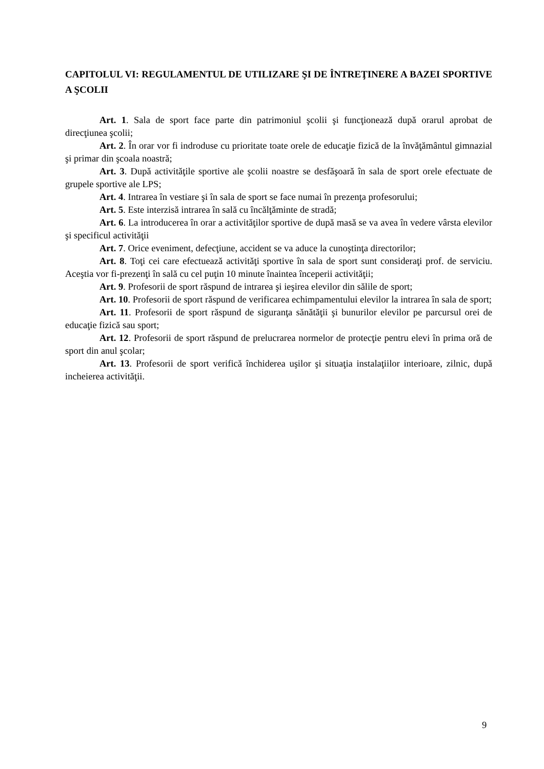CAPITOLUL VI: REGULAMENTUL DE UTILIZARE ŞI DE ÎNTREŢINERE A BAZEI SPORTIVE A ŞCOLII
Art. 1. Sala de sport face parte din patrimoniul şcolii şi funcţionează după orarul aprobat de direcţiunea şcolii;
Art. 2. În orar vor fi indroduse cu prioritate toate orele de educaţie fizică de la învăţământul gimnazial şi primar din şcoala noastră;
Art. 3. După activităţile sportive ale şcolii noastre se desfăşoară în sala de sport orele efectuate de grupele sportive ale LPS;
Art. 4. Intrarea în vestiare şi în sala de sport se face numai în prezenţa profesorului;
Art. 5. Este interzisă intrarea în sală cu încălţăminte de stradă;
Art. 6. La introducerea în orar a activităţilor sportive de după masă se va avea în vedere vârsta elevilor şi specificul activităţii
Art. 7. Orice eveniment, defecţiune, accident se va aduce la cunoştinţa directorilor;
Art. 8. Toţi cei care efectuează activităţi sportive în sala de sport sunt consideraţi prof. de serviciu. Aceştia vor fi-prezenţi în sală cu cel puţin 10 minute înaintea începerii activităţii;
Art. 9. Profesorii de sport răspund de intrarea şi ieşirea elevilor din sălile de sport;
Art. 10. Profesorii de sport răspund de verificarea echimpamentului elevilor la intrarea în sala de sport;
Art. 11. Profesorii de sport răspund de siguranţa sănătăţii şi bunurilor elevilor pe parcursul orei de educaţie fizică sau sport;
Art. 12. Profesorii de sport răspund de prelucrarea normelor de protecţie pentru elevi în prima oră de sport din anul şcolar;
Art. 13. Profesorii de sport verifică închiderea uşilor şi situaţia instalaţiilor interioare, zilnic, după incheierea activităţii.
9